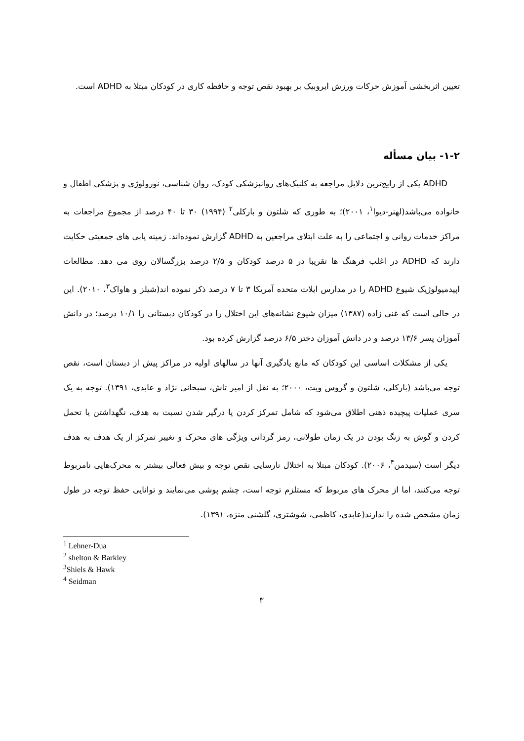تعیین اثربخشی آموزش حرکات ورزش ایروبیک بر بهبود نقص توجه و حافظه کاری در کودکان مبتلا به ADHD است.
۱-۲- بیان مسأله
ADHD یکی از رایج‌ترین دلایل مراجعه به کلنیک‌های روانپزشکی کودک، روان شناسی، نورولوژی و پزشکی اطفال و خانواده می‌باشد(لهنر-دیوا<sup>۱</sup>، ۲۰۰۱)؛ به طوری که شلتون و بارکلی<sup>۲</sup> (۱۹۹۴) ۳۰ تا ۴۰ درصد از مجموع مراجعات به مراکز خدمات روانی و اجتماعی را به علت ابتلای مراجعین به ADHD گزارش نموده‌اند. زمینه یابی های جمعیتی حکایت دارند که ADHD در اغلب فرهنگ ها تقریبا در ۵ درصد کودکان و ۲/۵ درصد بزرگسالان روی می دهد. مطالعات اپیدمیولوژیک شیوع ADHD را در مدارس ایلات متحده آمریکا ۳ تا ۷ درصد ذکر نموده اند(شیلز و هاواک<sup>۳</sup>، ۲۰۱۰). این در حالی است که غنی زاده (۱۳۸۷) میزان شیوع نشانه‌های این اختلال را در کودکان دبستانی را ۱۰/۱ درصد؛ در دانش آموزان پسر ۱۳/۶ درصد و در دانش آموزان دختر ۶/۵ درصد گزارش کرده بود.
یکی از مشکلات اساسی این کودکان که مانع یادگیری آنها در سالهای اولیه در مراکز پیش از دبستان است، نقص توجه می‌باشد (بارکلی، شلتون و گروس ویت، ۲۰۰۰؛ به نقل از امیر تاش، سبحانی نژاد و عابدی، ۱۳۹۱). توجه به یک سری عملیات پیچیده ذهنی اطلاق می‌شود که شامل تمرکز کردن یا درگیر شدن نسبت به هدف، نگهداشتن یا تحمل کردن و گوش به زنگ بودن در یک زمان طولانی، رمز گردانی ویژگی های محرک و تغییر تمرکز از یک هدف به هدف دیگر است (سیدمن<sup>۴</sup>، ۲۰۰۶). کودکان مبتلا به اختلال نارسایی نقص توجه و بیش فعالی بیشتر به محرک‌هایی نامربوط توجه می‌کنند، اما از محرک های مربوط که مستلزم توجه است، چشم پوشی می‌نمایند و توانایی حفظ توجه در طول زمان مشخص شده را ندارند(عابدی، کاظمی، شوشتری، گلشنی منزه، ۱۳۹۱).
<sup>1</sup> Lehner-Dua
<sup>2</sup> shelton & Barkley
<sup>3</sup> Shiels & Hawk
<sup>4</sup> Seidman
۳